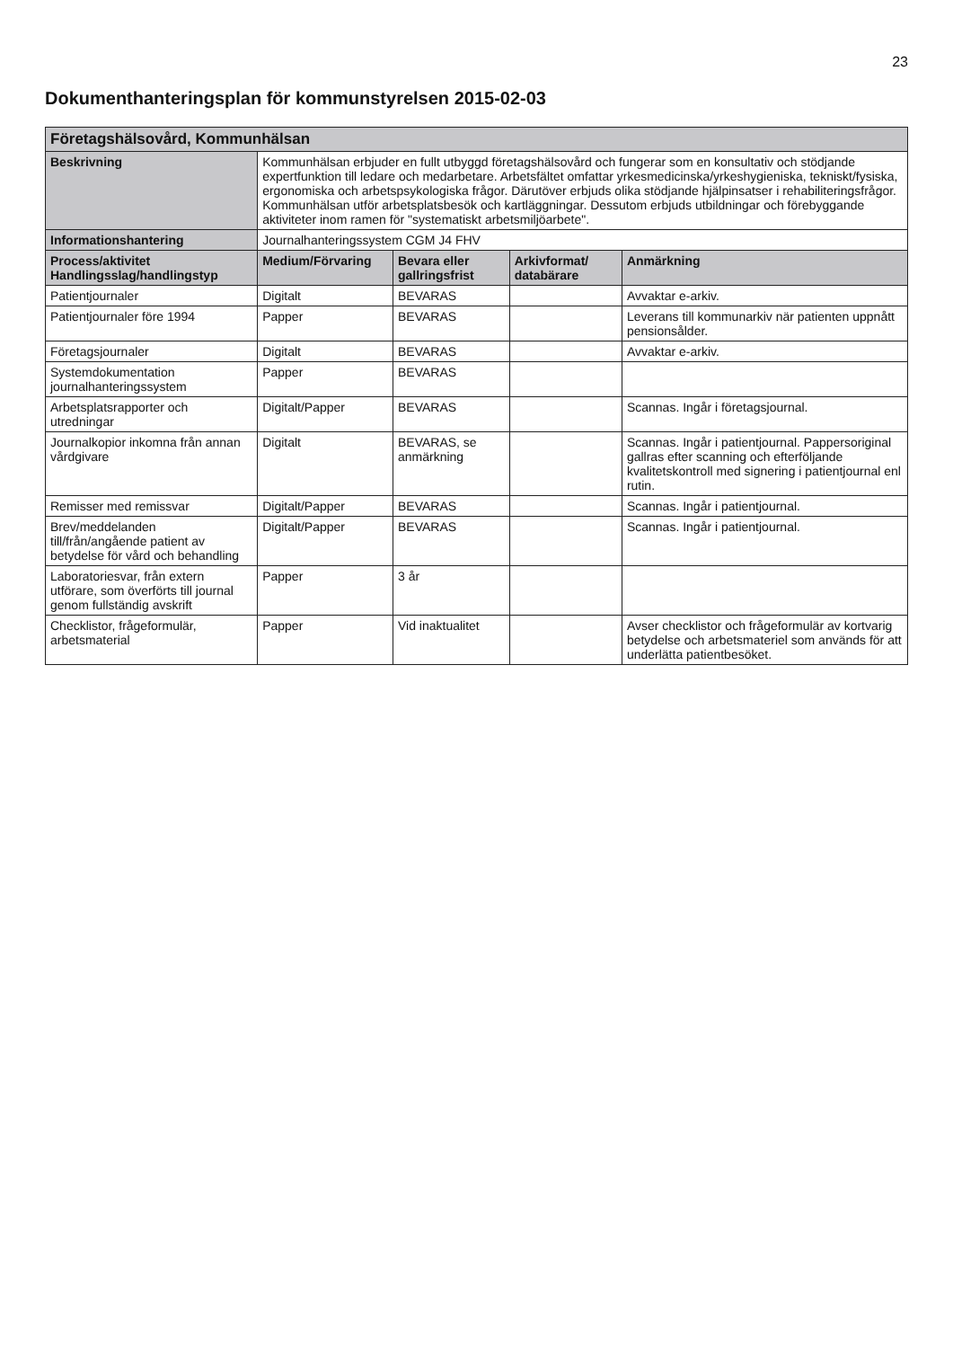23
Dokumenthanteringsplan för kommunstyrelsen 2015-02-03
| Företagshälsovård, Kommunhälsan | | | | |
| --- | --- | --- | --- | --- |
| Beskrivning | Kommunhälsan erbjuder en fullt utbyggd företagshälsovård och fungerar som en konsultativ och stödjande expertfunktion till ledare och medarbetare. Arbetsfältet omfattar yrkesmedicinska/yrkeshygieniska, tekniskt/fysiska, ergonomiska och arbetspsykologiska frågor. Därutöver erbjuds olika stödjande hjälpinsatser i rehabiliteringsfrågor. Kommunhälsan utför arbetsplatsbesök och kartläggningar. Dessutom erbjuds utbildningar och förebyggande aktiviteter inom ramen för "systematiskt arbetsmiljöarbete". | | | |
| Informationshantering | Journalhanteringssystem CGM J4 FHV | | | |
| Process/aktivitet Handlingsslag/handlingstyp | Medium/Förvaring | Bevara eller gallringsfrist | Arkivformat/ databärare | Anmärkning |
| Patientjournaler | Digitalt | BEVARAS | | Avvaktar e-arkiv. |
| Patientjournaler före 1994 | Papper | BEVARAS | | Leverans till kommunarkiv när patienten uppnått pensionsålder. |
| Företagsjournaler | Digitalt | BEVARAS | | Avvaktar e-arkiv. |
| Systemdokumentation journalhanteringssystem | Papper | BEVARAS | | |
| Arbetsplatsrapporter och utredningar | Digitalt/Papper | BEVARAS | | Scannas. Ingår i företagsjournal. |
| Journalkopior inkomna från annan vårdgivare | Digitalt | BEVARAS, se anmärkning | | Scannas. Ingår i patientjournal. Pappersoriginal gallras efter scanning och efterföljande kvalitetskontroll med signering i patientjournal enl rutin. |
| Remisser med remissvar | Digitalt/Papper | BEVARAS | | Scannas. Ingår i patientjournal. |
| Brev/meddelanden till/från/angående patient av betydelse för vård och behandling | Digitalt/Papper | BEVARAS | | Scannas. Ingår i patientjournal. |
| Laboratoriesvar, från extern utförare, som överförts till journal genom fullständig avskrift | Papper | 3 år | | |
| Checklistor, frågeformulär, arbetsmaterial | Papper | Vid inaktualitet | | Avser checklistor och frågeformulär av kortvarig betydelse och arbetsmateriel som används för att underlätta patientbesöket. |